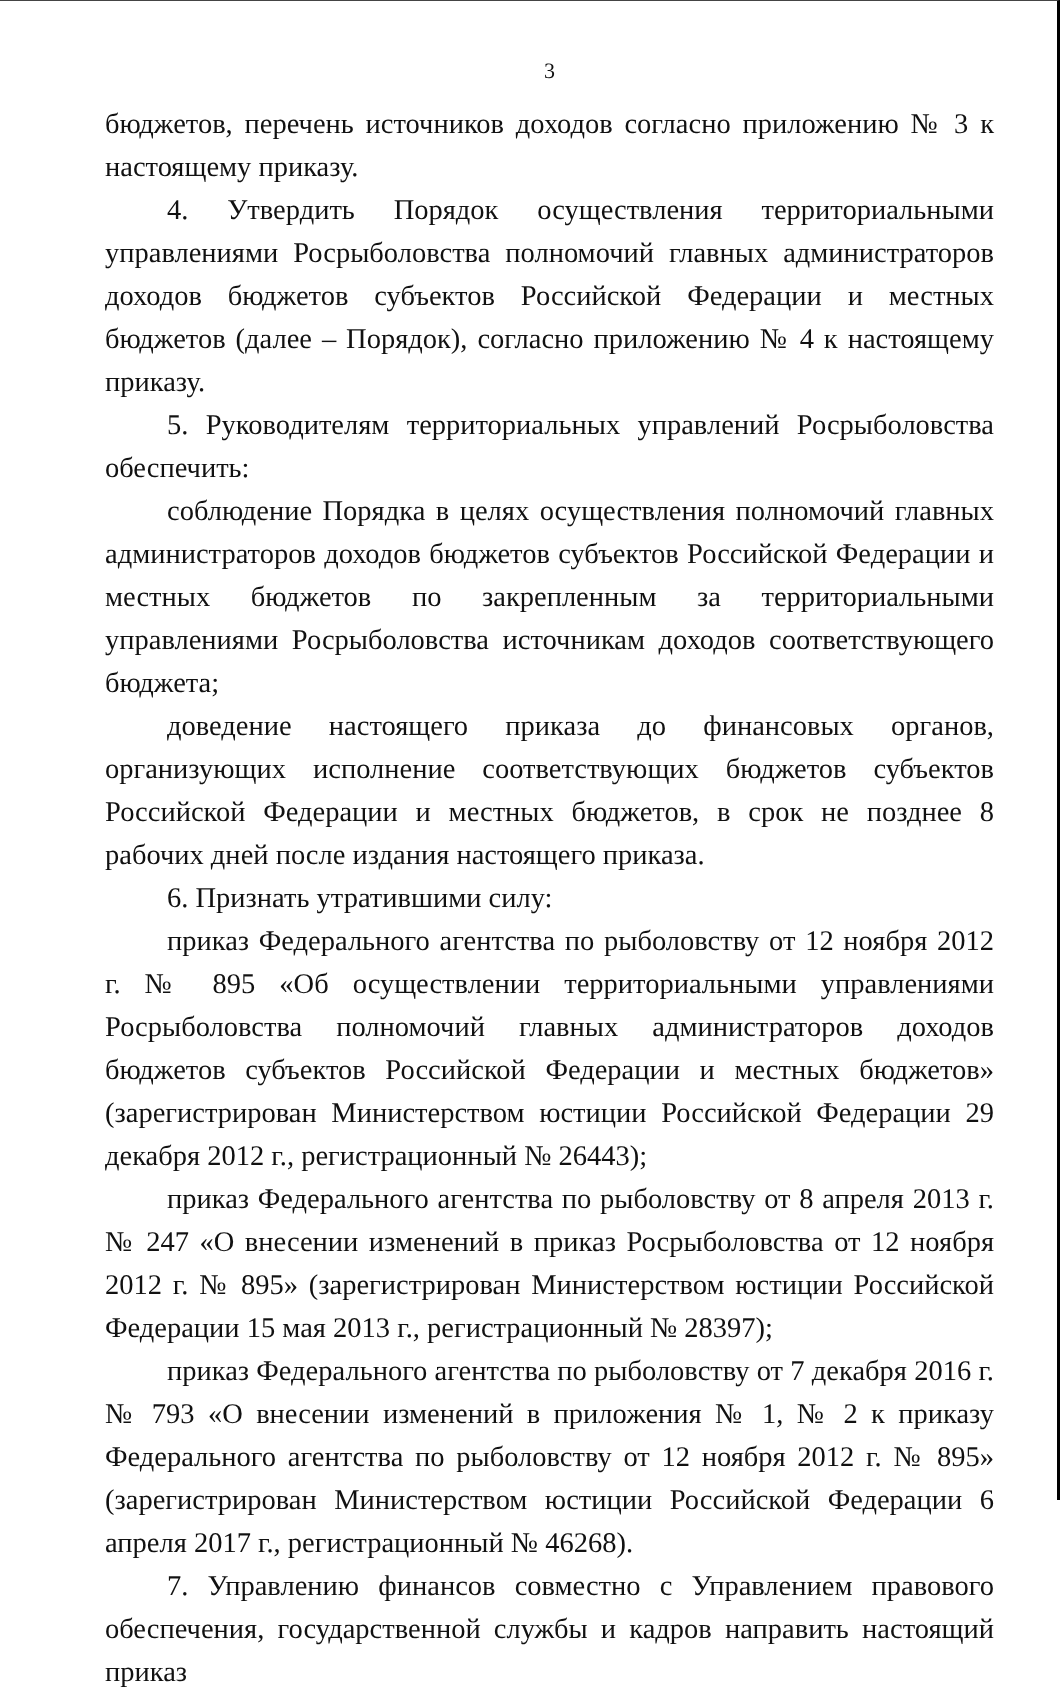3
бюджетов, перечень источников доходов согласно приложению № 3 к настоящему приказу.
4. Утвердить Порядок осуществления территориальными управлениями Росрыболовства полномочий главных администраторов доходов бюджетов субъектов Российской Федерации и местных бюджетов (далее – Порядок), согласно приложению № 4 к настоящему приказу.
5. Руководителям территориальных управлений Росрыболовства обеспечить:
соблюдение Порядка в целях осуществления полномочий главных администраторов доходов бюджетов субъектов Российской Федерации и местных бюджетов по закрепленным за территориальными управлениями Росрыболовства источникам доходов соответствующего бюджета;
доведение настоящего приказа до финансовых органов, организующих исполнение соответствующих бюджетов субъектов Российской Федерации и местных бюджетов, в срок не позднее 8 рабочих дней после издания настоящего приказа.
6. Признать утратившими силу:
приказ Федерального агентства по рыболовству от 12 ноября 2012 г. № 895 «Об осуществлении территориальными управлениями Росрыболовства полномочий главных администраторов доходов бюджетов субъектов Российской Федерации и местных бюджетов» (зарегистрирован Министерством юстиции Российской Федерации 29 декабря 2012 г., регистрационный № 26443);
приказ Федерального агентства по рыболовству от 8 апреля 2013 г. № 247 «О внесении изменений в приказ Росрыболовства от 12 ноября 2012 г. № 895» (зарегистрирован Министерством юстиции Российской Федерации 15 мая 2013 г., регистрационный № 28397);
приказ Федерального агентства по рыболовству от 7 декабря 2016 г. № 793 «О внесении изменений в приложения № 1, № 2 к приказу Федерального агентства по рыболовству от 12 ноября 2012 г. № 895» (зарегистрирован Министерством юстиции Российской Федерации 6 апреля 2017 г., регистрационный № 46268).
7. Управлению финансов совместно с Управлением правового обеспечения, государственной службы и кадров направить настоящий приказ